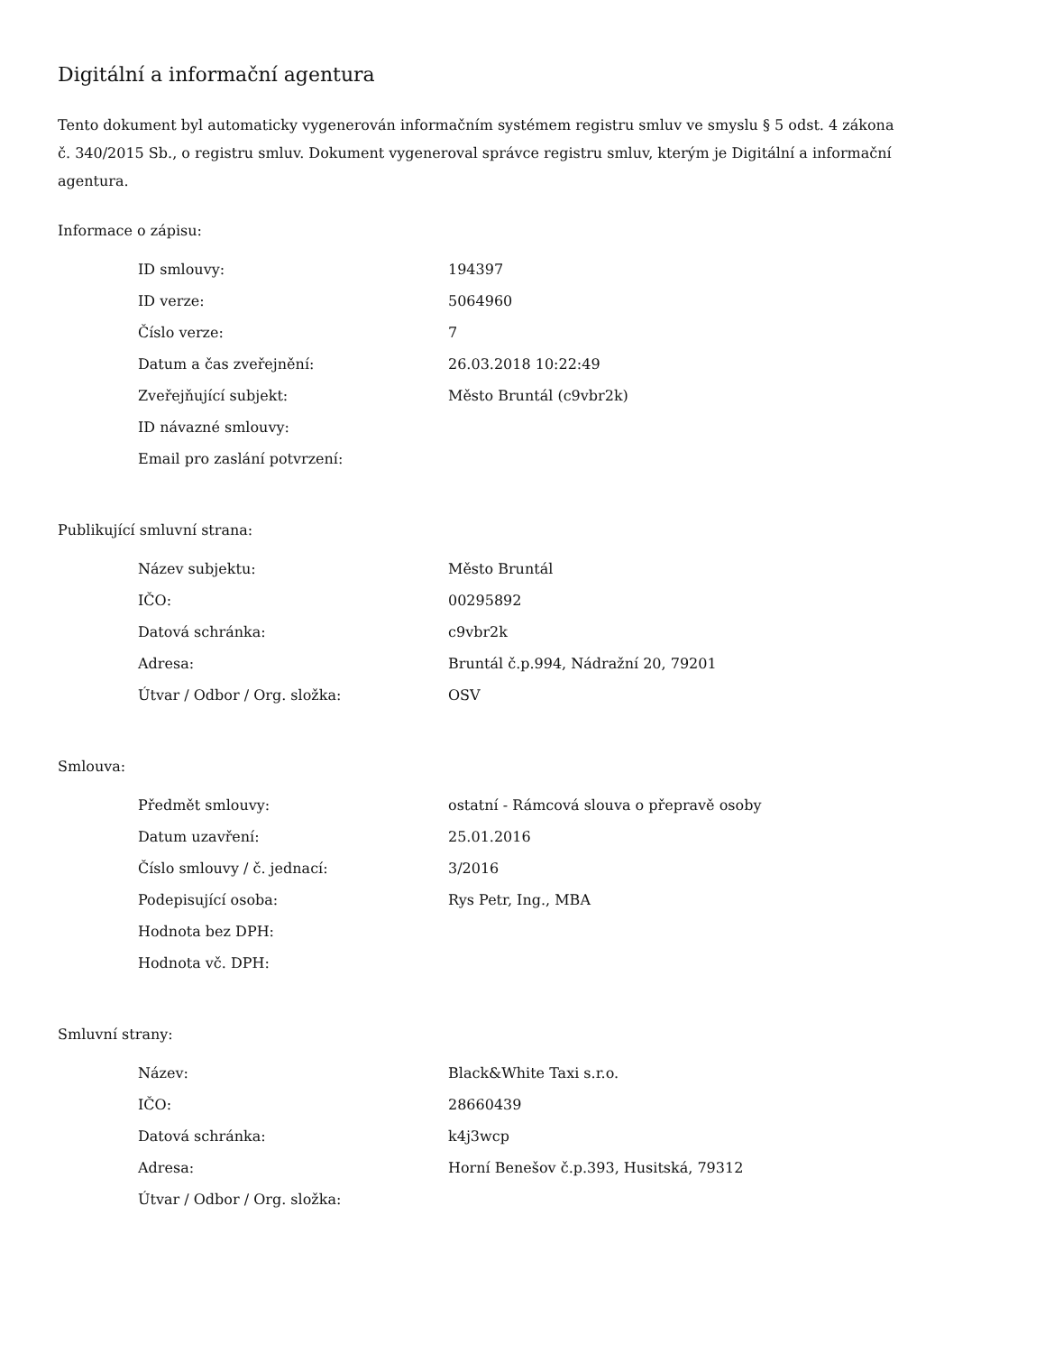Digitální a informační agentura
Tento dokument byl automaticky vygenerován informačním systémem registru smluv ve smyslu § 5 odst. 4 zákona
č. 340/2015 Sb., o registru smluv. Dokument vygeneroval správce registru smluv, kterým je Digitální a informační agentura.
Informace o zápisu:
| ID smlouvy: | 194397 |
| ID verze: | 5064960 |
| Číslo verze: | 7 |
| Datum a čas zveřejnění: | 26.03.2018 10:22:49 |
| Zveřejňující subjekt: | Město Bruntál (c9vbr2k) |
| ID návazné smlouvy: | |
| Email pro zaslání potvrzení: | |
Publikující smluvní strana:
| Název subjektu: | Město Bruntál |
| IČO: | 00295892 |
| Datová schránka: | c9vbr2k |
| Adresa: | Bruntál č.p.994, Nádražní 20, 79201 |
| Útvar / Odbor / Org. složka: | OSV |
Smlouva:
| Předmět smlouvy: | ostatní - Rámcová slouva o přepravě osoby |
| Datum uzavření: | 25.01.2016 |
| Číslo smlouvy / č. jednací: | 3/2016 |
| Podepisující osoba: | Rys Petr, Ing., MBA |
| Hodnota bez DPH: | |
| Hodnota vč. DPH: | |
Smluvní strany:
| Název: | Black&White Taxi s.r.o. |
| IČO: | 28660439 |
| Datová schránka: | k4j3wcp |
| Adresa: | Horní Benešov č.p.393, Husitská, 79312 |
| Útvar / Odbor / Org. složka: | |